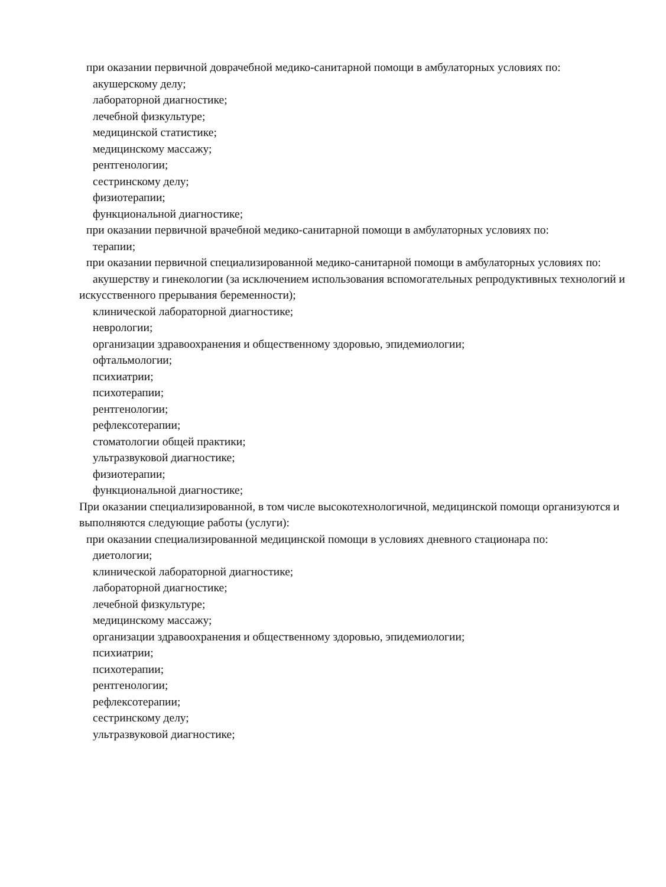при оказании первичной доврачебной медико-санитарной помощи в амбулаторных условиях по:
акушерскому делу;
лабораторной диагностике;
лечебной физкультуре;
медицинской статистике;
медицинскому массажу;
рентгенологии;
сестринскому делу;
физиотерапии;
функциональной диагностике;
при оказании первичной врачебной медико-санитарной помощи в амбулаторных условиях по:
терапии;
при оказании первичной специализированной медико-санитарной помощи в амбулаторных условиях по:
акушерству и гинекологии (за исключением использования вспомогательных репродуктивных технологий и искусственного прерывания беременности);
клинической лабораторной диагностике;
неврологии;
организации здравоохранения и общественному здоровью, эпидемиологии;
офтальмологии;
психиатрии;
психотерапии;
рентгенологии;
рефлексотерапии;
стоматологии общей практики;
ультразвуковой диагностике;
физиотерапии;
функциональной диагностике;
При оказании специализированной, в том числе высокотехнологичной, медицинской помощи организуются и выполняются следующие работы (услуги):
при оказании специализированной медицинской помощи в условиях дневного стационара по:
диетологии;
клинической лабораторной диагностике;
лабораторной диагностике;
лечебной физкультуре;
медицинскому массажу;
организации здравоохранения и общественному здоровью, эпидемиологии;
психиатрии;
психотерапии;
рентгенологии;
рефлексотерапии;
сестринскому делу;
ультразвуковой диагностике;